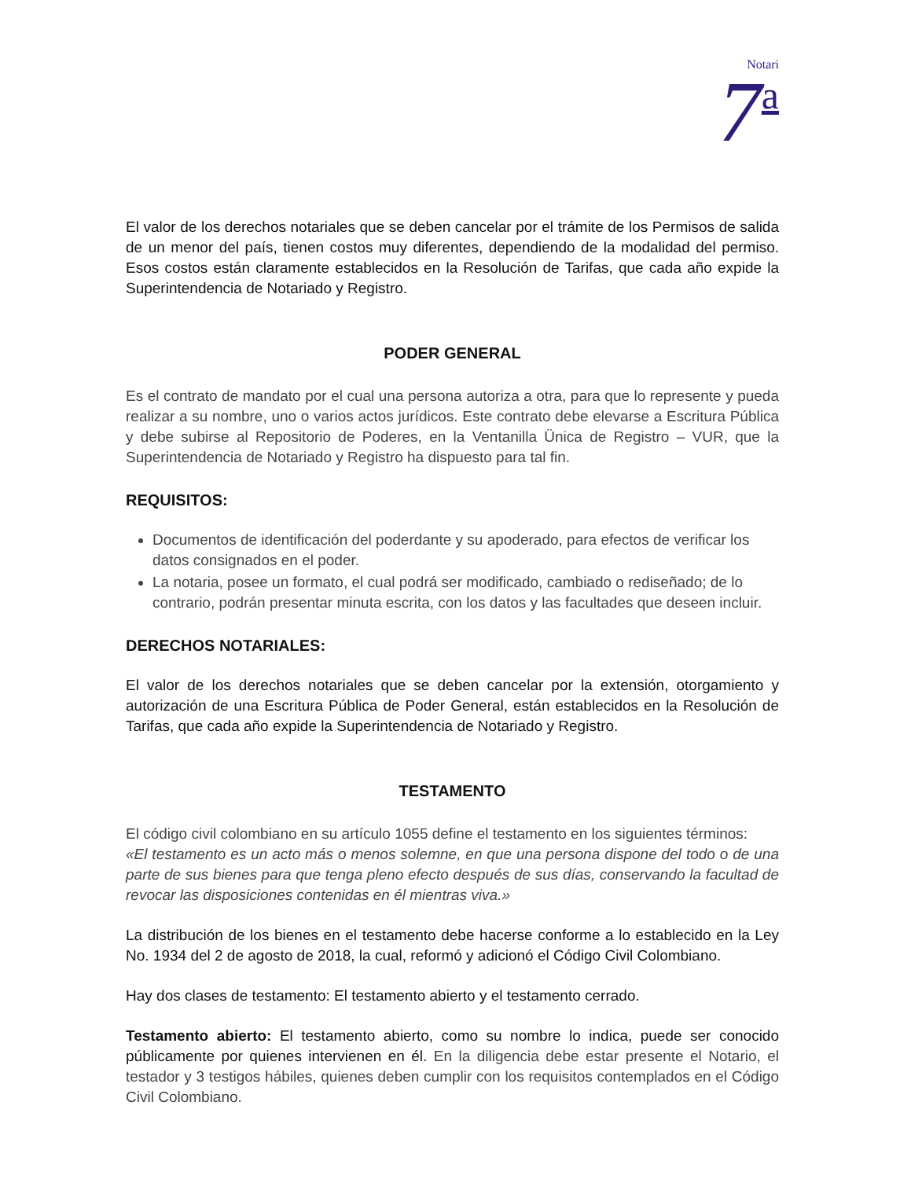Notari
7 a
El valor de los derechos notariales que se deben cancelar por el trámite de los Permisos de salida de un menor del país, tienen costos muy diferentes, dependiendo de la modalidad del permiso. Esos costos están claramente establecidos en la Resolución de Tarifas, que cada año expide la Superintendencia de Notariado y Registro.
PODER GENERAL
Es el contrato de mandato por el cual una persona autoriza a otra, para que lo represente y pueda realizar a su nombre, uno o varios actos jurídicos. Este contrato debe elevarse a Escritura Pública y debe subirse al Repositorio de Poderes, en la Ventanilla Ünica de Registro – VUR, que la Superintendencia de Notariado y Registro ha dispuesto para tal fin.
REQUISITOS:
Documentos de identificación del poderdante y su apoderado, para efectos de verificar los datos consignados en el poder.
La notaria, posee un formato, el cual podrá ser modificado, cambiado o rediseñado; de lo contrario, podrán presentar minuta escrita, con los datos y las facultades que deseen incluir.
DERECHOS NOTARIALES:
El valor de los derechos notariales que se deben cancelar por la extensión, otorgamiento y autorización de una Escritura Pública de Poder General, están establecidos en la Resolución de Tarifas, que cada año expide la Superintendencia de Notariado y Registro.
TESTAMENTO
El código civil colombiano en su artículo 1055 define el testamento en los siguientes términos:
«El testamento es un acto más o menos solemne, en que una persona dispone del todo o de una parte de sus bienes para que tenga pleno efecto después de sus días, conservando la facultad de revocar las disposiciones contenidas en él mientras viva.»
La distribución de los bienes en el testamento debe hacerse conforme a lo establecido en la Ley No. 1934 del 2 de agosto de 2018, la cual, reformó y adicionó el Código Civil Colombiano.
Hay dos clases de testamento: El testamento abierto y el testamento cerrado.
Testamento abierto: El testamento abierto, como su nombre lo indica, puede ser conocido públicamente por quienes intervienen en él. En la diligencia debe estar presente el Notario, el testador y 3 testigos hábiles, quienes deben cumplir con los requisitos contemplados en el Código Civil Colombiano.